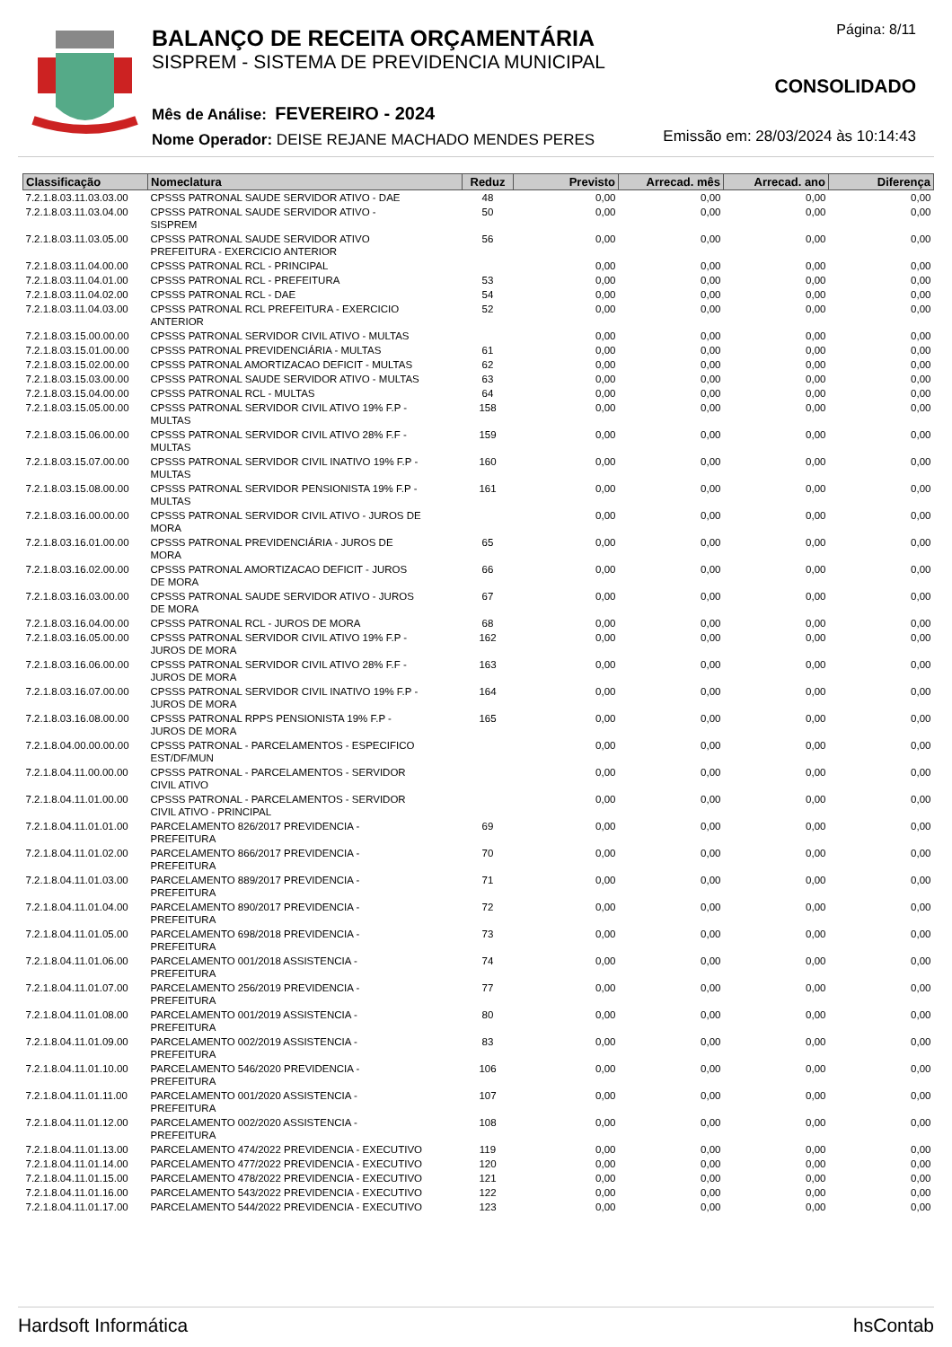BALANÇO DE RECEITA ORÇAMENTÁRIA
SISPREM - SISTEMA DE PREVIDENCIA MUNICIPAL
Mês de Análise: FEVEREIRO - 2024
Nome Operador: DEISE REJANE MACHADO MENDES PERES
Página: 8/11
CONSOLIDADO
Emissão em: 28/03/2024 às 10:14:43
| Classificação | Nomeclatura | Reduz | Previsto | Arrecad. mês | Arrecad. ano | Diferença |
| --- | --- | --- | --- | --- | --- | --- |
| 7.2.1.8.03.11.03.03.00 | CPSSS PATRONAL SAUDE SERVIDOR ATIVO - DAE | 48 | 0,00 | 0,00 | 0,00 | 0,00 |
| 7.2.1.8.03.11.03.04.00 | CPSSS PATRONAL SAUDE SERVIDOR ATIVO - SISPREM | 50 | 0,00 | 0,00 | 0,00 | 0,00 |
| 7.2.1.8.03.11.03.05.00 | CPSSS PATRONAL SAUDE SERVIDOR ATIVO PREFEITURA - EXERCICIO ANTERIOR | 56 | 0,00 | 0,00 | 0,00 | 0,00 |
| 7.2.1.8.03.11.04.00.00 | CPSSS PATRONAL RCL - PRINCIPAL | | 0,00 | 0,00 | 0,00 | 0,00 |
| 7.2.1.8.03.11.04.01.00 | CPSSS PATRONAL RCL - PREFEITURA | 53 | 0,00 | 0,00 | 0,00 | 0,00 |
| 7.2.1.8.03.11.04.02.00 | CPSSS PATRONAL RCL - DAE | 54 | 0,00 | 0,00 | 0,00 | 0,00 |
| 7.2.1.8.03.11.04.03.00 | CPSSS PATRONAL RCL PREFEITURA - EXERCICIO ANTERIOR | 52 | 0,00 | 0,00 | 0,00 | 0,00 |
| 7.2.1.8.03.15.00.00.00 | CPSSS PATRONAL SERVIDOR CIVIL ATIVO - MULTAS | | 0,00 | 0,00 | 0,00 | 0,00 |
| 7.2.1.8.03.15.01.00.00 | CPSSS PATRONAL PREVIDENCIÁRIA - MULTAS | 61 | 0,00 | 0,00 | 0,00 | 0,00 |
| 7.2.1.8.03.15.02.00.00 | CPSSS PATRONAL AMORTIZACAO DEFICIT - MULTAS | 62 | 0,00 | 0,00 | 0,00 | 0,00 |
| 7.2.1.8.03.15.03.00.00 | CPSSS PATRONAL SAUDE SERVIDOR ATIVO - MULTAS | 63 | 0,00 | 0,00 | 0,00 | 0,00 |
| 7.2.1.8.03.15.04.00.00 | CPSSS PATRONAL RCL - MULTAS | 64 | 0,00 | 0,00 | 0,00 | 0,00 |
| 7.2.1.8.03.15.05.00.00 | CPSSS PATRONAL SERVIDOR CIVIL ATIVO 19% F.P - MULTAS | 158 | 0,00 | 0,00 | 0,00 | 0,00 |
| 7.2.1.8.03.15.06.00.00 | CPSSS PATRONAL SERVIDOR CIVIL ATIVO 28% F.F - MULTAS | 159 | 0,00 | 0,00 | 0,00 | 0,00 |
| 7.2.1.8.03.15.07.00.00 | CPSSS PATRONAL SERVIDOR CIVIL INATIVO 19% F.P - MULTAS | 160 | 0,00 | 0,00 | 0,00 | 0,00 |
| 7.2.1.8.03.15.08.00.00 | CPSSS PATRONAL SERVIDOR PENSIONISTA 19% F.P - MULTAS | 161 | 0,00 | 0,00 | 0,00 | 0,00 |
| 7.2.1.8.03.16.00.00.00 | CPSSS PATRONAL SERVIDOR CIVIL ATIVO - JUROS DE MORA | | 0,00 | 0,00 | 0,00 | 0,00 |
| 7.2.1.8.03.16.01.00.00 | CPSSS PATRONAL PREVIDENCIÁRIA - JUROS DE MORA | 65 | 0,00 | 0,00 | 0,00 | 0,00 |
| 7.2.1.8.03.16.02.00.00 | CPSSS PATRONAL AMORTIZACAO DEFICIT - JUROS DE MORA | 66 | 0,00 | 0,00 | 0,00 | 0,00 |
| 7.2.1.8.03.16.03.00.00 | CPSSS PATRONAL SAUDE SERVIDOR ATIVO - JUROS DE MORA | 67 | 0,00 | 0,00 | 0,00 | 0,00 |
| 7.2.1.8.03.16.04.00.00 | CPSSS PATRONAL RCL - JUROS DE MORA | 68 | 0,00 | 0,00 | 0,00 | 0,00 |
| 7.2.1.8.03.16.05.00.00 | CPSSS PATRONAL SERVIDOR CIVIL ATIVO 19% F.P - JUROS DE MORA | 162 | 0,00 | 0,00 | 0,00 | 0,00 |
| 7.2.1.8.03.16.06.00.00 | CPSSS PATRONAL SERVIDOR CIVIL ATIVO 28% F.F - JUROS DE MORA | 163 | 0,00 | 0,00 | 0,00 | 0,00 |
| 7.2.1.8.03.16.07.00.00 | CPSSS PATRONAL SERVIDOR CIVIL INATIVO 19% F.P - JUROS DE MORA | 164 | 0,00 | 0,00 | 0,00 | 0,00 |
| 7.2.1.8.03.16.08.00.00 | CPSSS PATRONAL RPPS PENSIONISTA 19% F.P - JUROS DE MORA | 165 | 0,00 | 0,00 | 0,00 | 0,00 |
| 7.2.1.8.04.00.00.00.00 | CPSSS PATRONAL - PARCELAMENTOS - ESPECIFICO EST/DF/MUN | | 0,00 | 0,00 | 0,00 | 0,00 |
| 7.2.1.8.04.11.00.00.00 | CPSSS PATRONAL - PARCELAMENTOS - SERVIDOR CIVIL ATIVO | | 0,00 | 0,00 | 0,00 | 0,00 |
| 7.2.1.8.04.11.01.00.00 | CPSSS PATRONAL - PARCELAMENTOS - SERVIDOR CIVIL ATIVO - PRINCIPAL | | 0,00 | 0,00 | 0,00 | 0,00 |
| 7.2.1.8.04.11.01.01.00 | PARCELAMENTO 826/2017 PREVIDENCIA - PREFEITURA | 69 | 0,00 | 0,00 | 0,00 | 0,00 |
| 7.2.1.8.04.11.01.02.00 | PARCELAMENTO 866/2017 PREVIDENCIA - PREFEITURA | 70 | 0,00 | 0,00 | 0,00 | 0,00 |
| 7.2.1.8.04.11.01.03.00 | PARCELAMENTO 889/2017 PREVIDENCIA - PREFEITURA | 71 | 0,00 | 0,00 | 0,00 | 0,00 |
| 7.2.1.8.04.11.01.04.00 | PARCELAMENTO 890/2017 PREVIDENCIA - PREFEITURA | 72 | 0,00 | 0,00 | 0,00 | 0,00 |
| 7.2.1.8.04.11.01.05.00 | PARCELAMENTO 698/2018 PREVIDENCIA - PREFEITURA | 73 | 0,00 | 0,00 | 0,00 | 0,00 |
| 7.2.1.8.04.11.01.06.00 | PARCELAMENTO 001/2018 ASSISTENCIA - PREFEITURA | 74 | 0,00 | 0,00 | 0,00 | 0,00 |
| 7.2.1.8.04.11.01.07.00 | PARCELAMENTO 256/2019 PREVIDENCIA - PREFEITURA | 77 | 0,00 | 0,00 | 0,00 | 0,00 |
| 7.2.1.8.04.11.01.08.00 | PARCELAMENTO 001/2019 ASSISTENCIA - PREFEITURA | 80 | 0,00 | 0,00 | 0,00 | 0,00 |
| 7.2.1.8.04.11.01.09.00 | PARCELAMENTO 002/2019 ASSISTENCIA - PREFEITURA | 83 | 0,00 | 0,00 | 0,00 | 0,00 |
| 7.2.1.8.04.11.01.10.00 | PARCELAMENTO 546/2020 PREVIDENCIA - PREFEITURA | 106 | 0,00 | 0,00 | 0,00 | 0,00 |
| 7.2.1.8.04.11.01.11.00 | PARCELAMENTO 001/2020 ASSISTENCIA - PREFEITURA | 107 | 0,00 | 0,00 | 0,00 | 0,00 |
| 7.2.1.8.04.11.01.12.00 | PARCELAMENTO 002/2020 ASSISTENCIA - PREFEITURA | 108 | 0,00 | 0,00 | 0,00 | 0,00 |
| 7.2.1.8.04.11.01.13.00 | PARCELAMENTO 474/2022 PREVIDENCIA - EXECUTIVO | 119 | 0,00 | 0,00 | 0,00 | 0,00 |
| 7.2.1.8.04.11.01.14.00 | PARCELAMENTO 477/2022 PREVIDENCIA - EXECUTIVO | 120 | 0,00 | 0,00 | 0,00 | 0,00 |
| 7.2.1.8.04.11.01.15.00 | PARCELAMENTO 478/2022 PREVIDENCIA - EXECUTIVO | 121 | 0,00 | 0,00 | 0,00 | 0,00 |
| 7.2.1.8.04.11.01.16.00 | PARCELAMENTO 543/2022 PREVIDENCIA - EXECUTIVO | 122 | 0,00 | 0,00 | 0,00 | 0,00 |
| 7.2.1.8.04.11.01.17.00 | PARCELAMENTO 544/2022 PREVIDENCIA - EXECUTIVO | 123 | 0,00 | 0,00 | 0,00 | 0,00 |
Hardsoft Informática hsContab